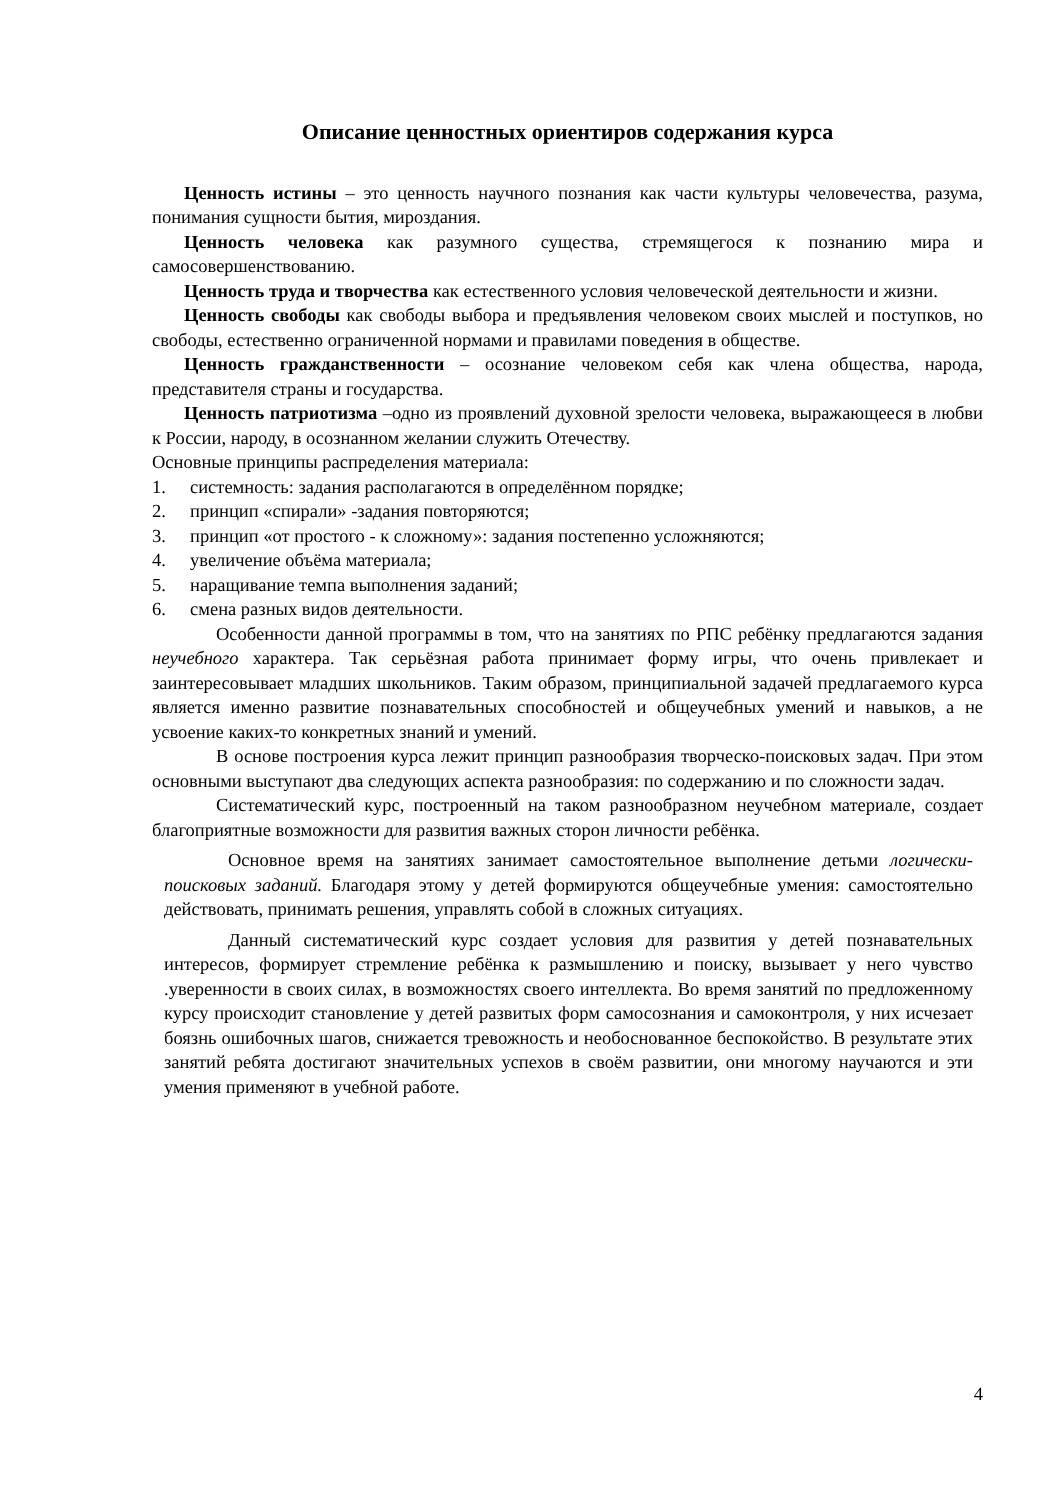Описание ценностных ориентиров содержания курса
Ценность истины – это ценность научного познания как части культуры человечества, разума, понимания сущности бытия, мироздания.
Ценность человека как разумного существа, стремящегося к познанию мира и самосовершенствованию.
Ценность труда и творчества как естественного условия человеческой деятельности и жизни.
Ценность свободы как свободы выбора и предъявления человеком своих мыслей и поступков, но свободы, естественно ограниченной нормами и правилами поведения в обществе.
Ценность гражданственности – осознание человеком себя как члена общества, народа, представителя страны и государства.
Ценность патриотизма –одно из проявлений духовной зрелости человека, выражающееся в любви к России, народу, в осознанном желании служить Отечеству.
Основные принципы распределения материала:
1. системность: задания располагаются в определённом порядке;
2. принцип «спирали» -задания повторяются;
3. принцип «от простого - к сложному»: задания постепенно усложняются;
4. увеличение объёма материала;
5. наращивание темпа выполнения заданий;
6. смена разных видов деятельности.
Особенности данной программы в том, что на занятиях по РПС ребёнку предлагаются задания неучебного характера. Так серьёзная работа принимает форму игры, что очень привлекает и заинтересовывает младших школьников. Таким образом, принципиальной задачей предлагаемого курса является именно развитие познавательных способностей и общеучебных умений и навыков, а не усвоение каких-то конкретных знаний и умений.
В основе построения курса лежит принцип разнообразия творческо-поисковых задач. При этом основными выступают два следующих аспекта разнообразия: по содержанию и по сложности задач.
Систематический курс, построенный на таком разнообразном неучебном материале, создает благоприятные возможности для развития важных сторон личности ребёнка.
Основное время на занятиях занимает самостоятельное выполнение детьми логически-поисковых заданий. Благодаря этому у детей формируются общеучебные умения: самостоятельно действовать, принимать решения, управлять собой в сложных ситуациях.
Данный систематический курс создает условия для развития у детей познавательных интересов, формирует стремление ребёнка к размышлению и поиску, вызывает у него чувство .уверенности в своих силах, в возможностях своего интеллекта. Во время занятий по предложенному курсу происходит становление у детей развитых форм самосознания и самоконтроля, у них исчезает боязнь ошибочных шагов, снижается тревожность и необоснованное беспокойство. В результате этих занятий ребята достигают значительных успехов в своём развитии, они многому научаются и эти умения применяют в учебной работе.
4